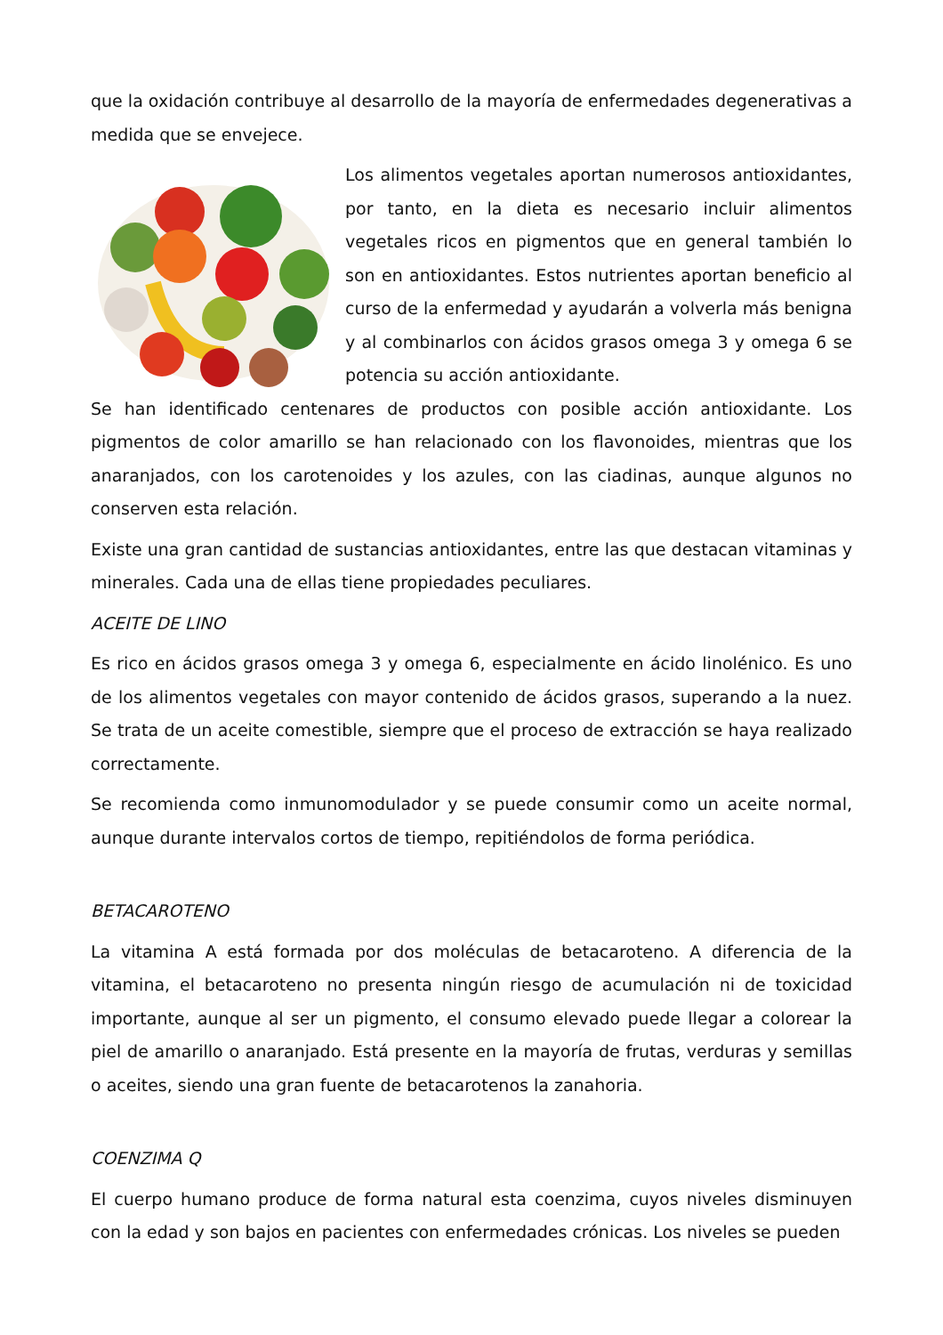que la oxidación contribuye al desarrollo de la mayoría de enfermedades degenerativas a medida que se envejece.
Los alimentos vegetales aportan numerosos antioxidantes, por tanto, en la dieta es necesario incluir alimentos vegetales ricos en pigmentos que en general también lo son en antioxidantes. Estos nutrientes aportan beneficio al curso de la enfermedad y ayudarán a volverla más benigna y al combinarlos con ácidos grasos omega 3 y omega 6 se potencia su acción antioxidante.
Se han identificado centenares de productos con posible acción antioxidante. Los pigmentos de color amarillo se han relacionado con los flavonoides, mientras que los anaranjados, con los carotenoides y los azules, con las ciadinas, aunque algunos no conserven esta relación.
Existe una gran cantidad de sustancias antioxidantes, entre las que destacan vitaminas y minerales. Cada una de ellas tiene propiedades peculiares.
ACEITE DE LINO
Es rico en ácidos grasos omega 3 y omega 6, especialmente en ácido linolénico. Es uno de los alimentos vegetales con mayor contenido de ácidos grasos, superando a la nuez. Se trata de un aceite comestible, siempre que el proceso de extracción se haya realizado correctamente.
Se recomienda como inmunomodulador y se puede consumir como un aceite normal, aunque durante intervalos cortos de tiempo, repitiéndolos de forma periódica.
BETACAROTENO
La vitamina A está formada por dos moléculas de betacaroteno. A diferencia de la vitamina, el betacaroteno no presenta ningún riesgo de acumulación ni de toxicidad importante, aunque al ser un pigmento, el consumo elevado puede llegar a colorear la piel de amarillo o anaranjado. Está presente en la mayoría de frutas, verduras y semillas o aceites, siendo una gran fuente de betacarotenos la zanahoria.
COENZIMA Q
El cuerpo humano produce de forma natural esta coenzima, cuyos niveles disminuyen con la edad y son bajos en pacientes con enfermedades crónicas. Los niveles se pueden